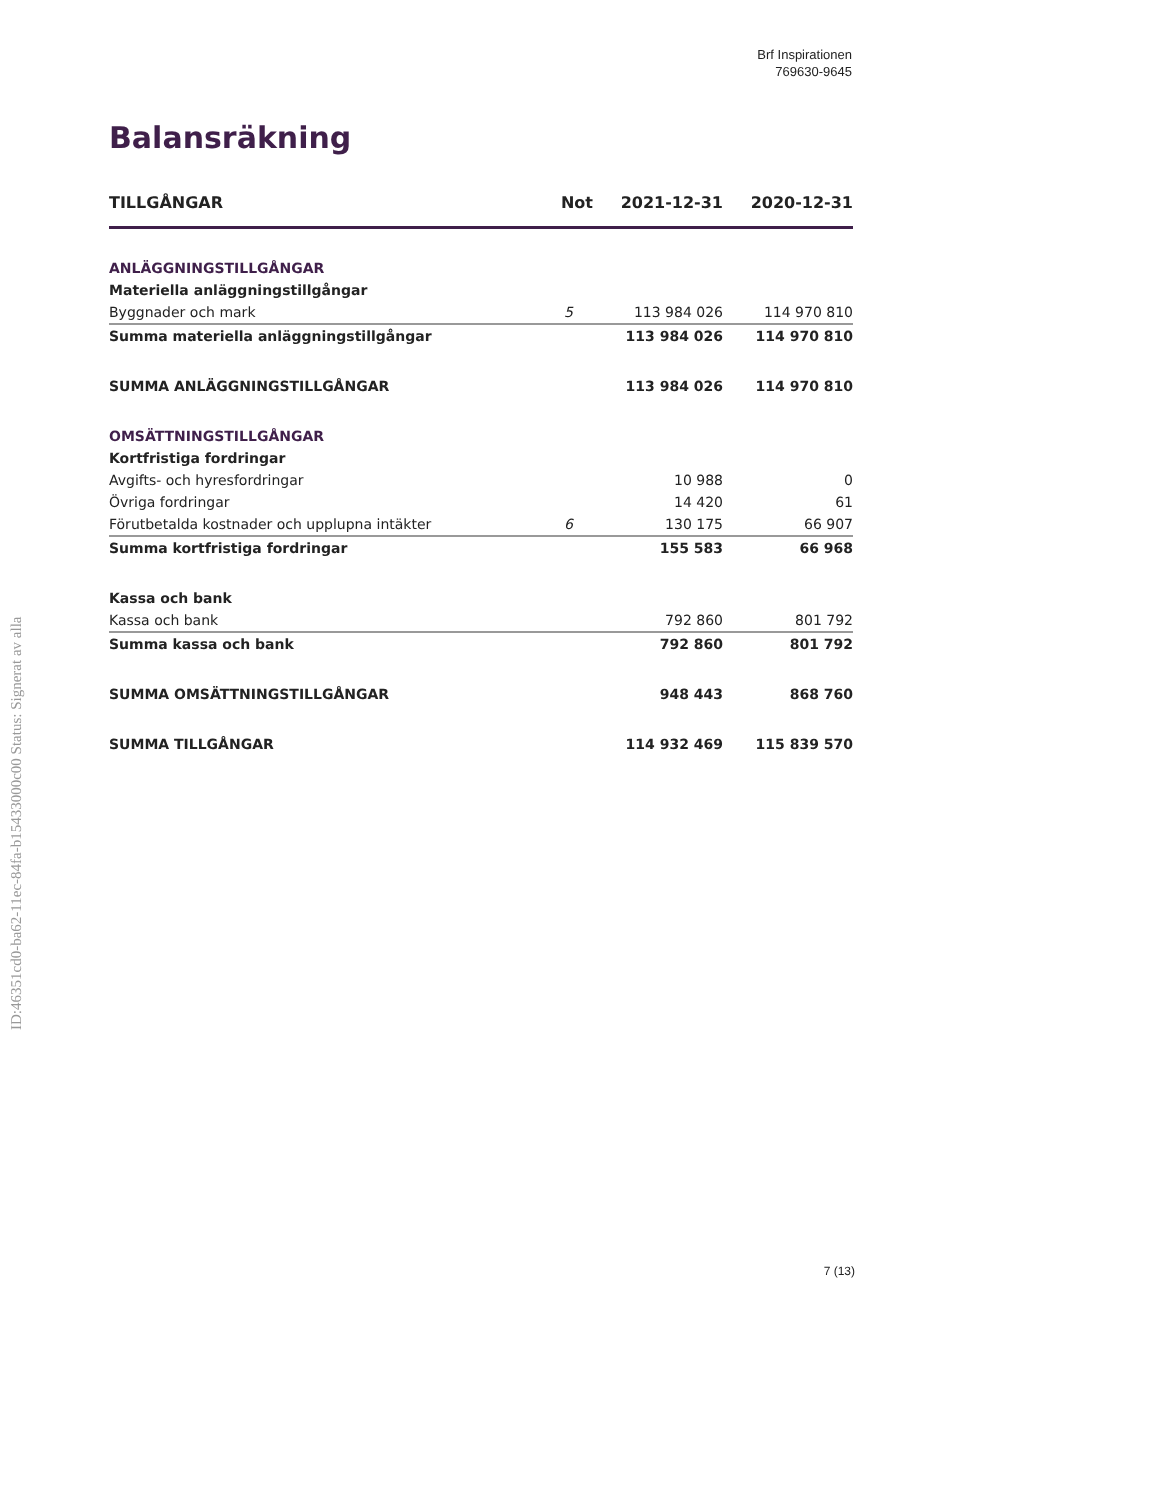ID:46351cd0-ba62-11ec-84fa-b15433000c00 Status: Signerat av alla
Brf Inspirationen
769630-9645
Balansräkning
| TILLGÅNGAR | Not | 2021-12-31 | 2020-12-31 |
| --- | --- | --- | --- |
| ANLÄGGNINGSTILLGÅNGAR | | | |
| Materiella anläggningstillgångar | | | |
| Byggnader och mark | 5 | 113 984 026 | 114 970 810 |
| Summa materiella anläggningstillgångar | | 113 984 026 | 114 970 810 |
| SUMMA ANLÄGGNINGSTILLGÅNGAR | | 113 984 026 | 114 970 810 |
| OMSÄTTNINGSTILLGÅNGAR | | | |
| Kortfristiga fordringar | | | |
| Avgifts- och hyresfordringar | | 10 988 | 0 |
| Övriga fordringar | | 14 420 | 61 |
| Förutbetalda kostnader och upplupna intäkter | 6 | 130 175 | 66 907 |
| Summa kortfristiga fordringar | | 155 583 | 66 968 |
| Kassa och bank | | | |
| Kassa och bank | | 792 860 | 801 792 |
| Summa kassa och bank | | 792 860 | 801 792 |
| SUMMA OMSÄTTNINGSTILLGÅNGAR | | 948 443 | 868 760 |
| SUMMA TILLGÅNGAR | | 114 932 469 | 115 839 570 |
7 (13)